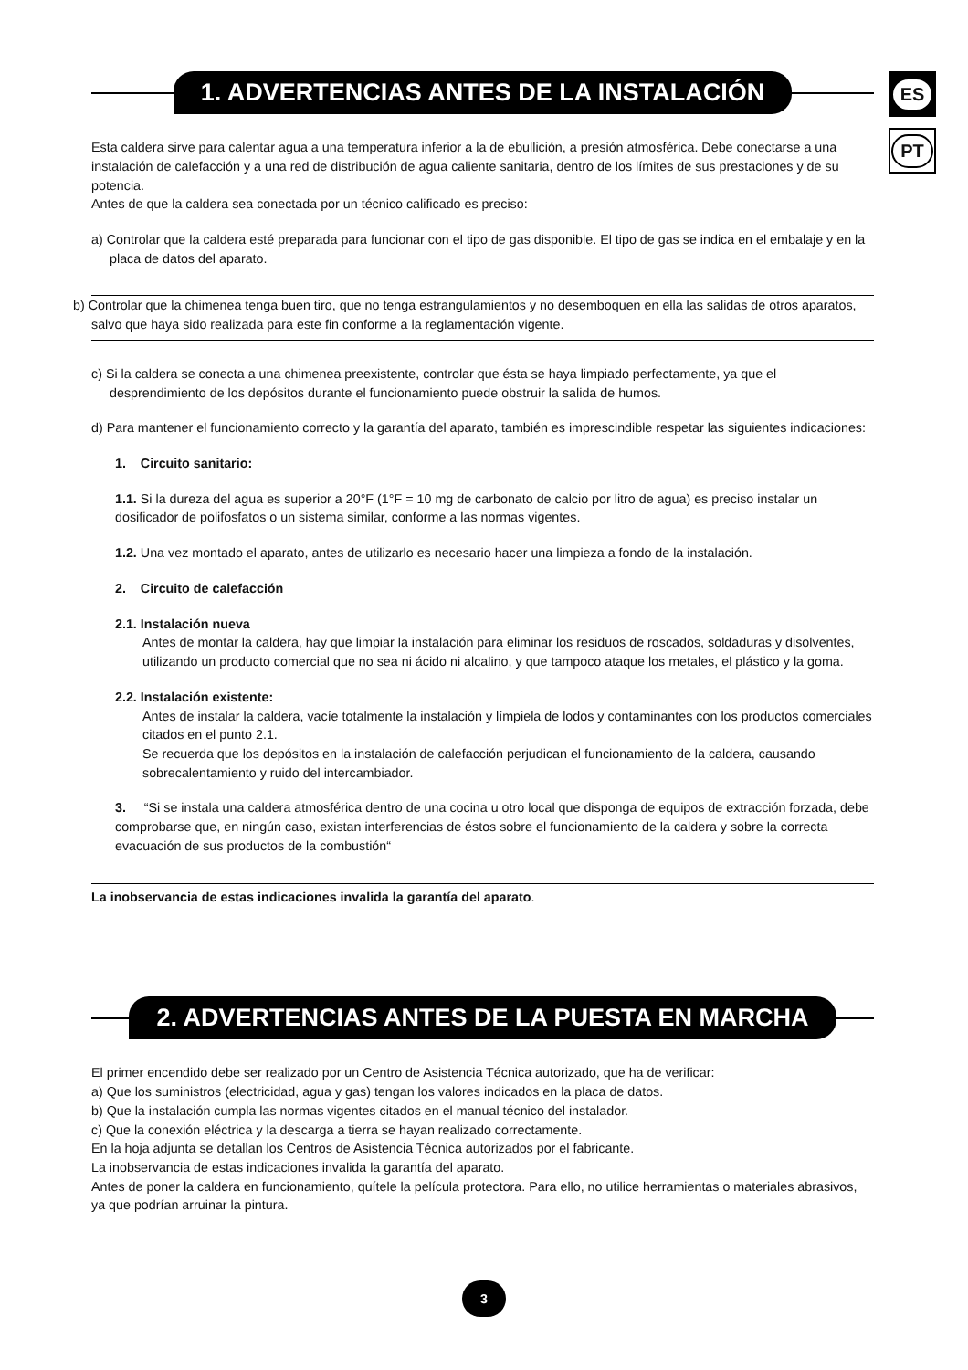ES
PT
1. ADVERTENCIAS ANTES DE LA INSTALACIÓN
Esta caldera sirve para calentar agua a una temperatura inferior a la de ebullición, a presión atmosférica. Debe conectarse a una instalación de calefacción y a una red de distribución de agua caliente sanitaria, dentro de los límites de sus prestaciones y de su potencia.
Antes de que la caldera sea conectada por un técnico calificado es preciso:
a) Controlar que la caldera esté preparada para funcionar con el tipo de gas disponible. El tipo de gas se indica en el embalaje y en la placa de datos del aparato.
b) Controlar que la chimenea tenga buen tiro, que no tenga estrangulamientos y no desemboquen en ella las salidas de otros aparatos, salvo que haya sido realizada para este fin conforme a la reglamentación vigente.
c) Si la caldera se conecta a una chimenea preexistente, controlar que ésta se haya limpiado perfectamente, ya que el desprendimiento de los depósitos durante el funcionamiento puede obstruir la salida de humos.
d) Para mantener el funcionamiento correcto y la garantía del aparato, también es imprescindible respetar las siguientes indicaciones:
1. Circuito sanitario:
1.1. Si la dureza del agua es superior a 20°F (1°F = 10 mg de carbonato de calcio por litro de agua) es preciso instalar un dosificador de polifosfatos o un sistema similar, conforme a las normas vigentes.
1.2. Una vez montado el aparato, antes de utilizarlo es necesario hacer una limpieza a fondo de la instalación.
2. Circuito de calefacción
2.1. Instalación nueva
Antes de montar la caldera, hay que limpiar la instalación para eliminar los residuos de roscados, soldaduras y disolventes, utilizando un producto comercial que no sea ni ácido ni alcalino, y que tampoco ataque los metales, el plástico y la goma.
2.2. Instalación existente:
Antes de instalar la caldera, vacíe totalmente la instalación y límpiela de lodos y contaminantes con los productos comerciales citados en el punto 2.1.
Se recuerda que los depósitos en la instalación de calefacción perjudican el funcionamiento de la caldera, causando sobrecalentamiento y ruido del intercambiador.
3. “Si se instala una caldera atmosférica dentro de una cocina u otro local que disponga de equipos de extracción forzada, debe comprobarse que, en ningún caso, existan interferencias de éstos sobre el funcionamiento de la caldera y sobre la correcta evacuación de sus productos de la combustión“
La inobservancia de estas indicaciones invalida la garantía del aparato.
2. ADVERTENCIAS ANTES DE LA PUESTA EN MARCHA
El primer encendido debe ser realizado por un Centro de Asistencia Técnica autorizado, que ha de verificar:
a) Que los suministros (electricidad, agua y gas) tengan los valores indicados en la placa de datos.
b) Que la instalación cumpla las normas vigentes citados en el manual técnico del instalador.
c) Que la conexión eléctrica y la descarga a tierra se hayan realizado correctamente.
En la hoja adjunta se detallan los Centros de Asistencia Técnica autorizados por el fabricante.
La inobservancia de estas indicaciones invalida la garantía del aparato.
Antes de poner la caldera en funcionamiento, quítele la película protectora. Para ello, no utilice herramientas o materiales abrasivos, ya que podrían arruinar la pintura.
3